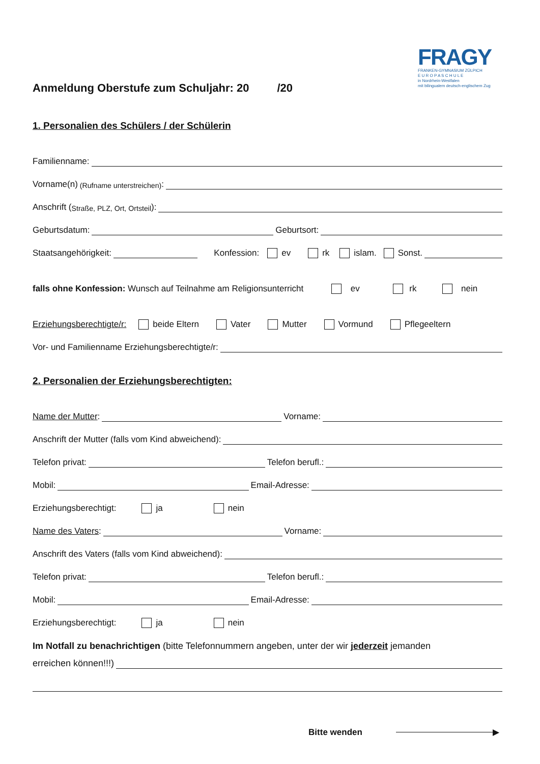FRAGY
FRANKEN-GYMNASIUM ZÜLPICH
E U R O P A S C H U L E
in Nordrhein-Westfalen
mit bilingualem deutsch-englischem Zug
Anmeldung Oberstufe zum Schuljahr: 20 /20
1. Personalien des Schülers / der Schülerin
Familienname:
Vorname(n) (Rufname unterstreichen):
Anschrift (Straße, PLZ, Ort, Ortsteil):
Geburtsdatum: Geburtsort:
Staatsangehörigkeit: Konfession: ev rk islam. Sonst.
falls ohne Konfession: Wunsch auf Teilnahme am Religionsunterricht ev rk nein
Erziehungsberechtigte/r: beide Eltern Vater Mutter Vormund Pflegeeltern
Vor- und Familienname Erziehungsberechtigte/r:
2. Personalien der Erziehungsberechtigten:
Name der Mutter: Vorname:
Anschrift der Mutter (falls vom Kind abweichend):
Telefon privat: Telefon berufl.:
Mobil: Email-Adresse:
Erziehungsberechtigt: ja nein
Name des Vaters: Vorname:
Anschrift des Vaters (falls vom Kind abweichend):
Telefon privat: Telefon berufl.:
Mobil: Email-Adresse:
Erziehungsberechtigt: ja nein
Im Notfall zu benachrichtigen (bitte Telefonnummern angeben, unter der wir jederzeit jemanden
erreichen können!!!)
Bitte wenden ▶